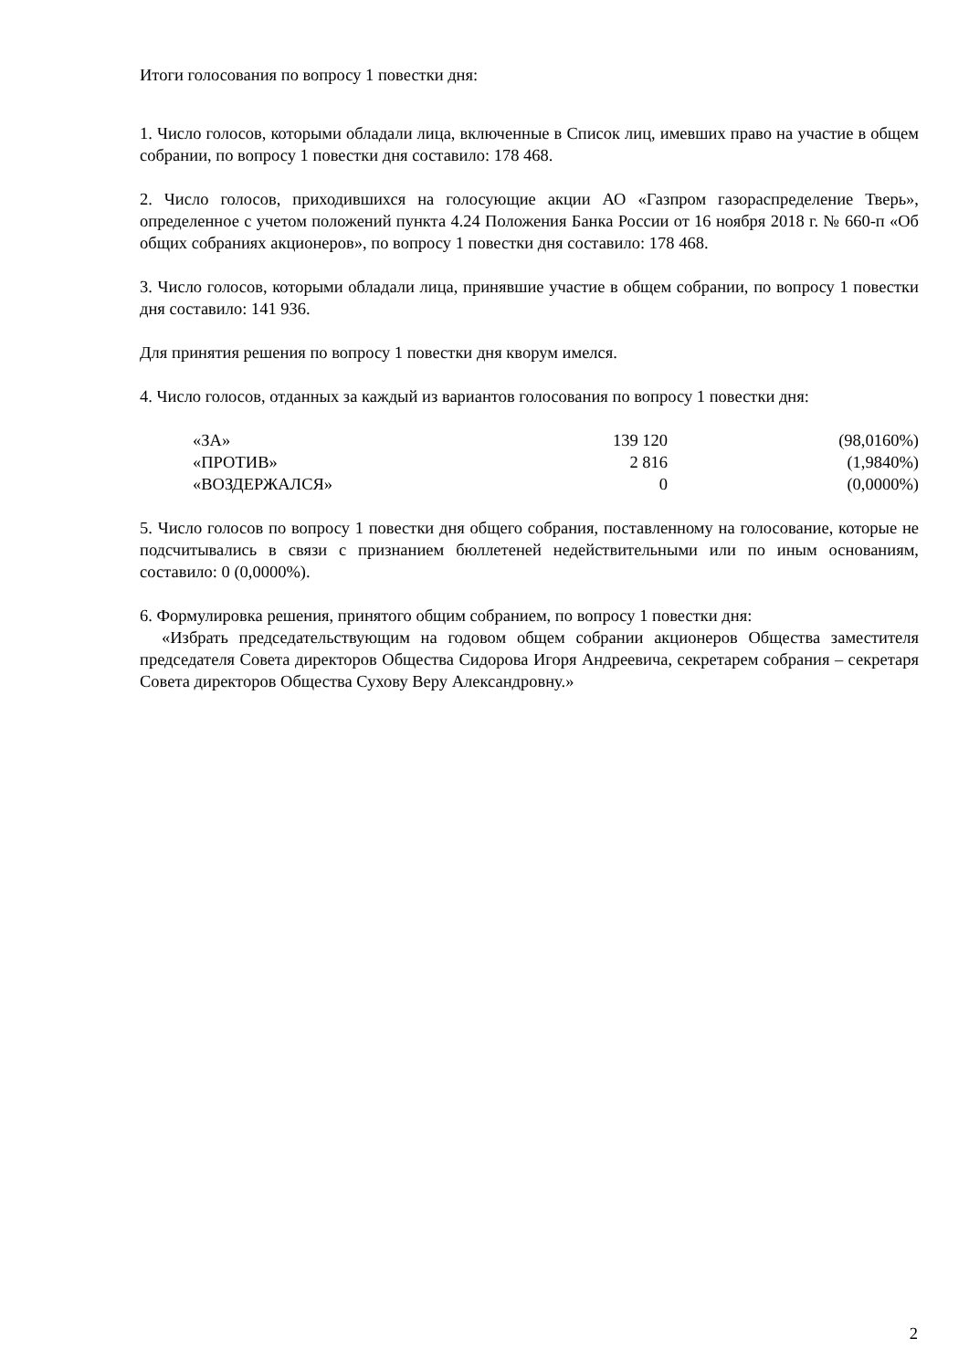Итоги голосования по вопросу 1 повестки дня:
1. Число голосов, которыми обладали лица, включенные в Список лиц, имевших право на участие в общем собрании, по вопросу 1 повестки дня составило: 178 468.
2. Число голосов, приходившихся на голосующие акции АО «Газпром газораспределение Тверь», определенное с учетом положений пункта 4.24 Положения Банка России от 16 ноября 2018 г. № 660-п «Об общих собраниях акционеров», по вопросу 1 повестки дня составило: 178 468.
3. Число голосов, которыми обладали лица, принявшие участие в общем собрании, по вопросу 1 повестки дня составило: 141 936.
Для принятия решения по вопросу 1 повестки дня кворум имелся.
4. Число голосов, отданных за каждый из вариантов голосования по вопросу 1 повестки дня:
| «ЗА» | 139 120 | (98,0160%) |
| «ПРОТИВ» | 2 816 | (1,9840%) |
| «ВОЗДЕРЖАЛСЯ» | 0 | (0,0000%) |
5. Число голосов по вопросу 1 повестки дня общего собрания, поставленному на голосование, которые не подсчитывались в связи с признанием бюллетеней недействительными или по иным основаниям, составило: 0 (0,0000%).
6. Формулировка решения, принятого общим собранием, по вопросу 1 повестки дня:
«Избрать председательствующим на годовом общем собрании акционеров Общества заместителя председателя Совета директоров Общества Сидорова Игоря Андреевича, секретарем собрания – секретаря Совета директоров Общества Сухову Веру Александровну.»
2